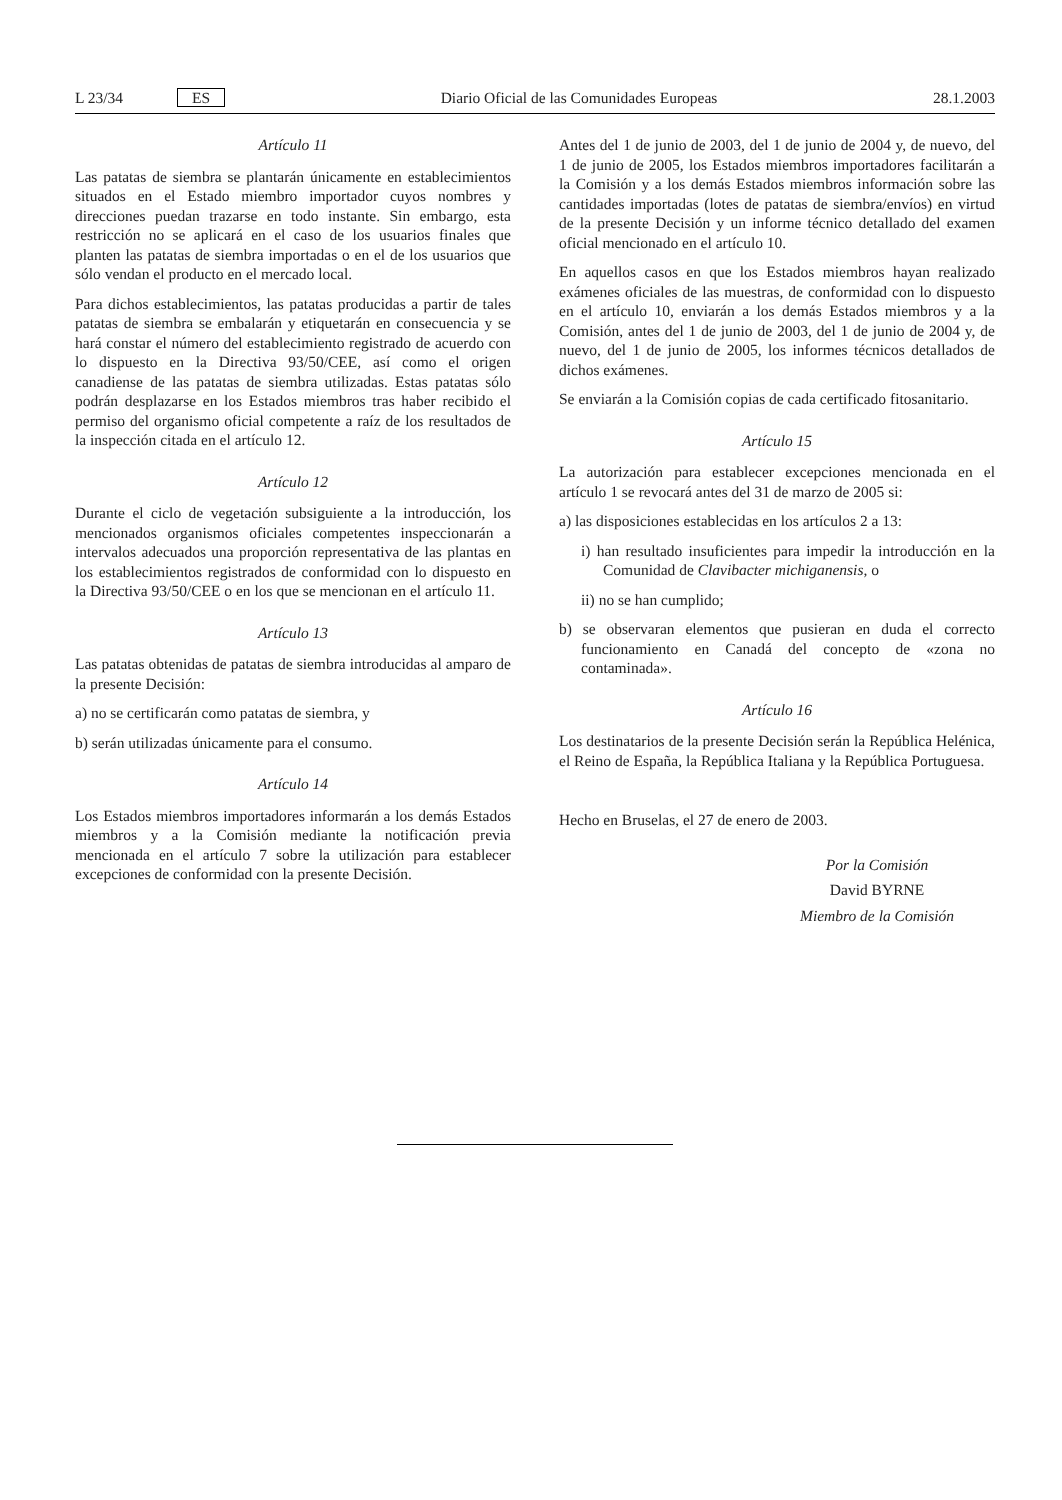L 23/34 ES Diario Oficial de las Comunidades Europeas 28.1.2003
Artículo 11
Las patatas de siembra se plantarán únicamente en establecimientos situados en el Estado miembro importador cuyos nombres y direcciones puedan trazarse en todo instante. Sin embargo, esta restricción no se aplicará en el caso de los usuarios finales que planten las patatas de siembra importadas o en el de los usuarios que sólo vendan el producto en el mercado local.
Para dichos establecimientos, las patatas producidas a partir de tales patatas de siembra se embalarán y etiquetarán en consecuencia y se hará constar el número del establecimiento registrado de acuerdo con lo dispuesto en la Directiva 93/50/CEE, así como el origen canadiense de las patatas de siembra utilizadas. Estas patatas sólo podrán desplazarse en los Estados miembros tras haber recibido el permiso del organismo oficial competente a raíz de los resultados de la inspección citada en el artículo 12.
Artículo 12
Durante el ciclo de vegetación subsiguiente a la introducción, los mencionados organismos oficiales competentes inspeccionarán a intervalos adecuados una proporción representativa de las plantas en los establecimientos registrados de conformidad con lo dispuesto en la Directiva 93/50/CEE o en los que se mencionan en el artículo 11.
Artículo 13
Las patatas obtenidas de patatas de siembra introducidas al amparo de la presente Decisión:
a) no se certificarán como patatas de siembra, y
b) serán utilizadas únicamente para el consumo.
Artículo 14
Los Estados miembros importadores informarán a los demás Estados miembros y a la Comisión mediante la notificación previa mencionada en el artículo 7 sobre la utilización para establecer excepciones de conformidad con la presente Decisión.
Antes del 1 de junio de 2003, del 1 de junio de 2004 y, de nuevo, del 1 de junio de 2005, los Estados miembros importadores facilitarán a la Comisión y a los demás Estados miembros información sobre las cantidades importadas (lotes de patatas de siembra/envíos) en virtud de la presente Decisión y un informe técnico detallado del examen oficial mencionado en el artículo 10.
En aquellos casos en que los Estados miembros hayan realizado exámenes oficiales de las muestras, de conformidad con lo dispuesto en el artículo 10, enviarán a los demás Estados miembros y a la Comisión, antes del 1 de junio de 2003, del 1 de junio de 2004 y, de nuevo, del 1 de junio de 2005, los informes técnicos detallados de dichos exámenes.
Se enviarán a la Comisión copias de cada certificado fitosanitario.
Artículo 15
La autorización para establecer excepciones mencionada en el artículo 1 se revocará antes del 31 de marzo de 2005 si:
a) las disposiciones establecidas en los artículos 2 a 13:
i) han resultado insuficientes para impedir la introducción en la Comunidad de Clavibacter michiganensis, o
ii) no se han cumplido;
b) se observaran elementos que pusieran en duda el correcto funcionamiento en Canadá del concepto de «zona no contaminada».
Artículo 16
Los destinatarios de la presente Decisión serán la República Helénica, el Reino de España, la República Italiana y la República Portuguesa.
Hecho en Bruselas, el 27 de enero de 2003.
Por la Comisión
David BYRNE
Miembro de la Comisión